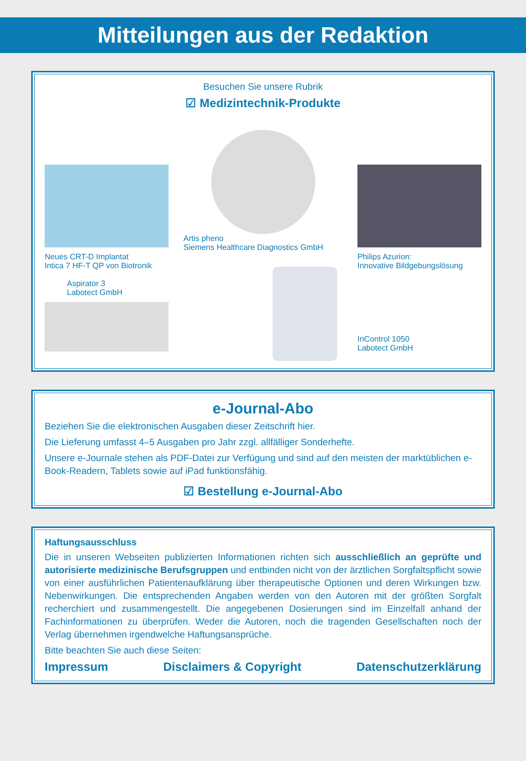Mitteilungen aus der Redaktion
Besuchen Sie unsere Rubrik
☑ Medizintechnik-Produkte
Neues CRT-D Implantat
Intica 7 HF-T QP von Biotronik
Aspirator 3
Labotect GmbH
Artis pheno
Siemens Healthcare Diagnostics GmbH
Philips Azurion:
Innovative Bildgebungslösung
InControl 1050
Labotect GmbH
e-Journal-Abo
Beziehen Sie die elektronischen Ausgaben dieser Zeitschrift hier.
Die Lieferung umfasst 4–5 Ausgaben pro Jahr zzgl. allfälliger Sonderhefte.
Unsere e-Journale stehen als PDF-Datei zur Verfügung und sind auf den meisten der markt­üblichen e-Book-Readern, Tablets sowie auf iPad funktionsfähig.
☑ Bestellung e-Journal-Abo
Haftungsausschluss
Die in unseren Webseiten publizierten Informationen richten sich ausschließlich an geprüfte und autorisierte medizinische Berufsgruppen und entbinden nicht von der ärztlichen Sorgfaltspflicht sowie von einer ausführlichen Patientenaufklärung über therapeutische Optionen und deren Wirkungen bzw. Nebenwirkungen. Die entsprechenden Angaben werden von den Autoren mit der größten Sorgfalt recherchiert und zusammengestellt. Die angegebenen Dosierungen sind im Einzelfall anhand der Fachinformationen zu überprüfen. Weder die Autoren, noch die tragenden Gesellschaften noch der Verlag übernehmen irgendwelche Haftungsansprüche.
Bitte beachten Sie auch diese Seiten:
Impressum Disclaimers & Copyright Datenschutzerklärung